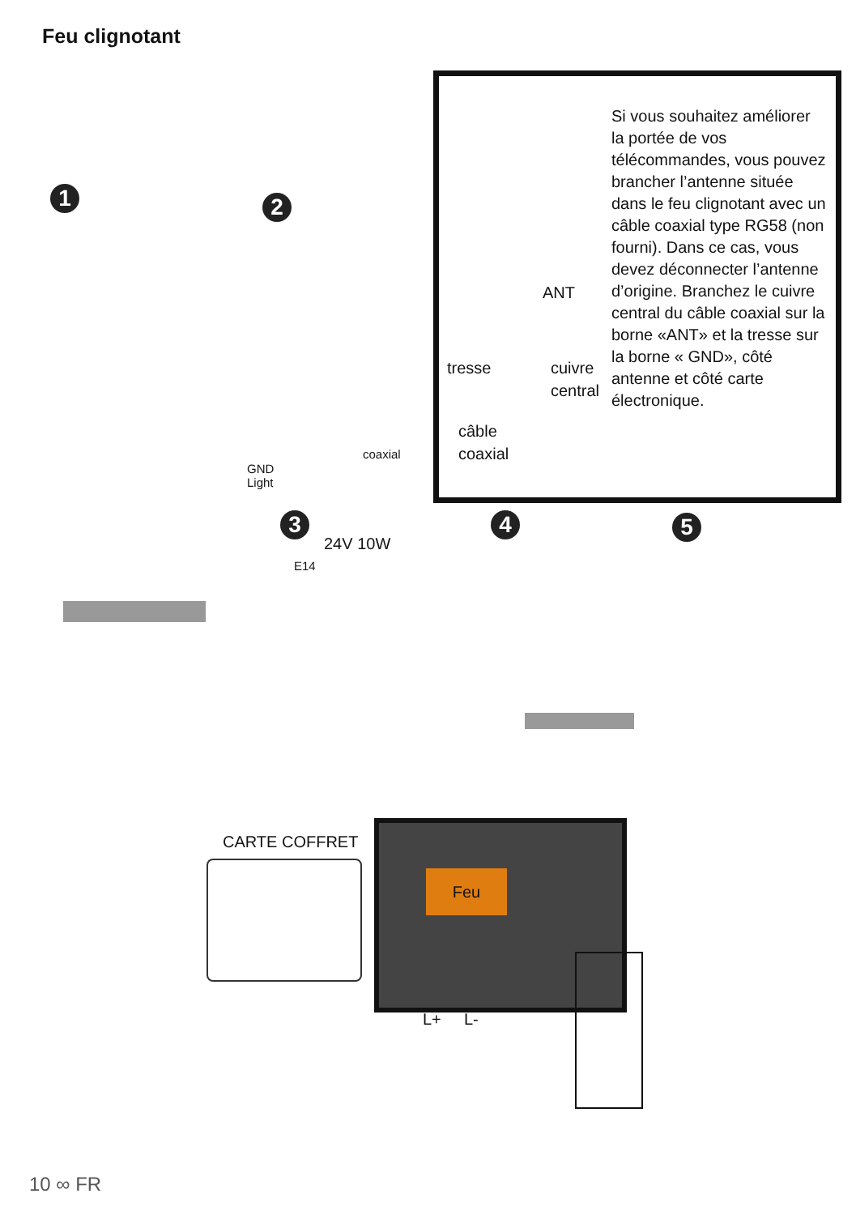Feu clignotant
1 2
3 4 5
Si vous souhaitez améliorer la portée de vos télécommandes, vous pouvez brancher l’antenne située dans le feu clignotant avec un câble coaxial type RG58 (non fourni). Dans ce cas, vous devez déconnecter l’antenne d’origine. Branchez le cuivre central du câble coaxial sur la borne «ANT» et la tresse sur la borne « GND», côté antenne et côté carte électronique.
ANT
tresse
cuivre
central
câble
coaxial
GND
Light
coaxial
24V 10W
E14
CARTE COFFRET
Feu
L+ L-
10 ∞ FR